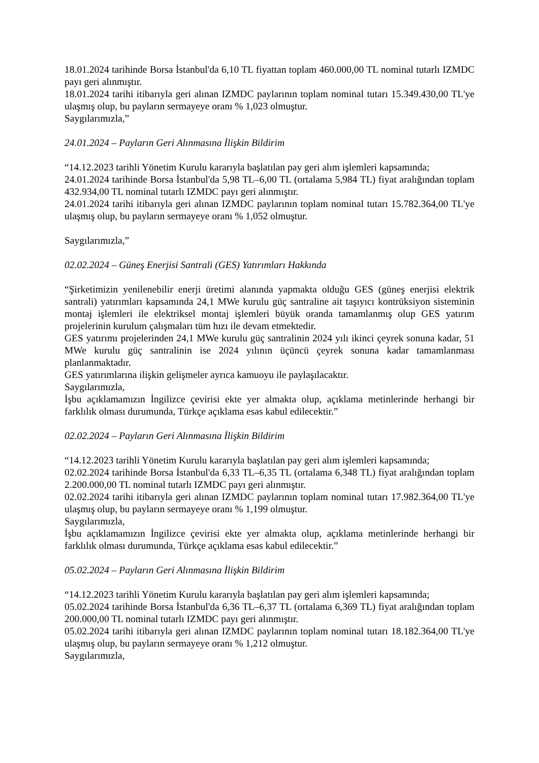18.01.2024 tarihinde Borsa İstanbul'da 6,10 TL fiyattan toplam 460.000,00 TL nominal tutarlı IZMDC payı geri alınmıştır.
18.01.2024 tarihi itibarıyla geri alınan IZMDC paylarının toplam nominal tutarı 15.349.430,00 TL'ye ulaşmış olup, bu payların sermayeye oranı % 1,023 olmuştur.
Saygılarımızla,”
24.01.2024 – Payların Geri Alınmasına İlişkin Bildirim
“14.12.2023 tarihli Yönetim Kurulu kararıyla başlatılan pay geri alım işlemleri kapsamında;
24.01.2024 tarihinde Borsa İstanbul'da 5,98 TL–6,00 TL (ortalama 5,984 TL) fiyat aralığından toplam 432.934,00 TL nominal tutarlı IZMDC payı geri alınmıştır.
24.01.2024 tarihi itibarıyla geri alınan IZMDC paylarının toplam nominal tutarı 15.782.364,00 TL'ye ulaşmış olup, bu payların sermayeye oranı % 1,052 olmuştur.
Saygılarımızla,”
02.02.2024 – Güneş Enerjisi Santrali (GES) Yatırımları Hakkında
“Şirketimizin yenilenebilir enerji üretimi alanında yapmakta olduğu GES (güneş enerjisi elektrik santrali) yatırımları kapsamında 24,1 MWe kurulu güç santraline ait taşıyıcı kontrüksiyon sisteminin montaj işlemleri ile elektriksel montaj işlemleri büyük oranda tamamlanmış olup GES yatırım projelerinin kurulum çalışmaları tüm hızı ile devam etmektedir.
GES yatırımı projelerinden 24,1 MWe kurulu güç santralinin 2024 yılı ikinci çeyrek sonuna kadar, 51 MWe kurulu güç santralinin ise 2024 yılının üçüncü çeyrek sonuna kadar tamamlanması planlanmaktadır.
GES yatırımlarına ilişkin gelişmeler ayrıca kamuoyu ile paylaşılacaktır.
Saygılarımızla,
İşbu açıklamamızın İngilizce çevirisi ekte yer almakta olup, açıklama metinlerinde herhangi bir farklılık olması durumunda, Türkçe açıklama esas kabul edilecektir.”
02.02.2024 – Payların Geri Alınmasına İlişkin Bildirim
“14.12.2023 tarihli Yönetim Kurulu kararıyla başlatılan pay geri alım işlemleri kapsamında;
02.02.2024 tarihinde Borsa İstanbul'da 6,33 TL–6,35 TL (ortalama 6,348 TL) fiyat aralığından toplam 2.200.000,00 TL nominal tutarlı IZMDC payı geri alınmıştır.
02.02.2024 tarihi itibarıyla geri alınan IZMDC paylarının toplam nominal tutarı 17.982.364,00 TL'ye ulaşmış olup, bu payların sermayeye oranı % 1,199 olmuştur.
Saygılarımızla,
İşbu açıklamamızın İngilizce çevirisi ekte yer almakta olup, açıklama metinlerinde herhangi bir farklılık olması durumunda, Türkçe açıklama esas kabul edilecektir.”
05.02.2024 – Payların Geri Alınmasına İlişkin Bildirim
“14.12.2023 tarihli Yönetim Kurulu kararıyla başlatılan pay geri alım işlemleri kapsamında;
05.02.2024 tarihinde Borsa İstanbul'da 6,36 TL–6,37 TL (ortalama 6,369 TL) fiyat aralığından toplam 200.000,00 TL nominal tutarlı IZMDC payı geri alınmıştır.
05.02.2024 tarihi itibarıyla geri alınan IZMDC paylarının toplam nominal tutarı 18.182.364,00 TL'ye ulaşmış olup, bu payların sermayeye oranı % 1,212 olmuştur.
Saygılarımızla,